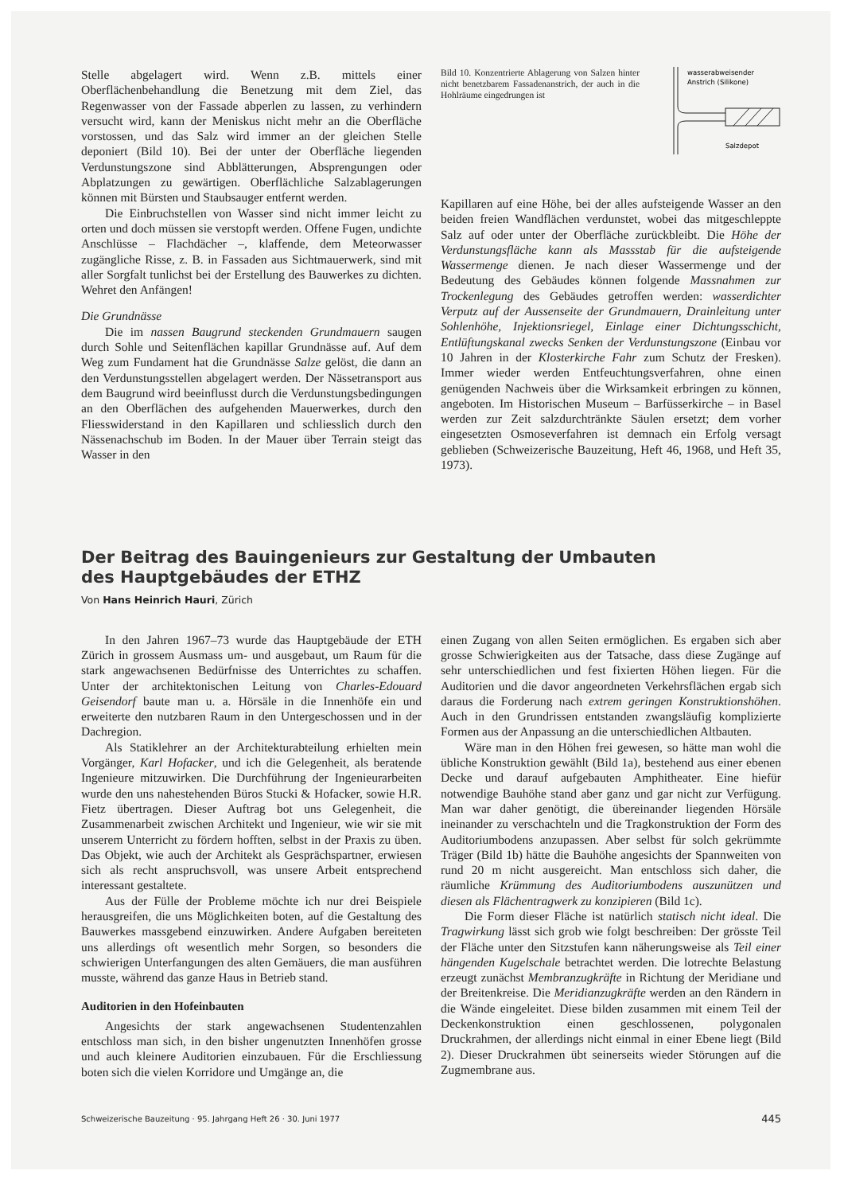Stelle abgelagert wird. Wenn z.B. mittels einer Oberflächenbehandlung die Benetzung mit dem Ziel, das Regenwasser von der Fassade abperlen zu lassen, zu verhindern versucht wird, kann der Meniskus nicht mehr an die Oberfläche vorstossen, und das Salz wird immer an der gleichen Stelle deponiert (Bild 10). Bei der unter der Oberfläche liegenden Verdunstungszone sind Abblätterungen, Absprengungen oder Abplatzungen zu gewärtigen. Oberflächliche Salzablagerungen können mit Bürsten und Staubsauger entfernt werden.
Die Einbruchstellen von Wasser sind nicht immer leicht zu orten und doch müssen sie verstopft werden. Offene Fugen, undichte Anschlüsse – Flachdächer –, klaffende, dem Meteorwasser zugängliche Risse, z. B. in Fassaden aus Sichtmauerwerk, sind mit aller Sorgfalt tunlichst bei der Erstellung des Bauwerkes zu dichten. Wehret den Anfängen!
Die Grundnässe
Die im nassen Baugrund steckenden Grundmauern saugen durch Sohle und Seitenflächen kapillar Grundnässe auf. Auf dem Weg zum Fundament hat die Grundnässe Salze gelöst, die dann an den Verdunstungsstellen abgelagert werden. Der Nässetransport aus dem Baugrund wird beeinflusst durch die Verdunstungsbedingungen an den Oberflächen des aufgehenden Mauerwerkes, durch den Fliesswiderstand in den Kapillaren und schliesslich durch den Nässenachschub im Boden. In der Mauer über Terrain steigt das Wasser in den
Bild 10. Konzentrierte Ablagerung von Salzen hinter nicht benetzbarem Fassadenanstrich, der auch in die Hohlräume eingedrungen ist
wasserabweisender
Anstrich (Silikone)
Salzdepot
Kapillaren auf eine Höhe, bei der alles aufsteigende Wasser an den beiden freien Wandflächen verdunstet, wobei das mitgeschleppte Salz auf oder unter der Oberfläche zurückbleibt. Die Höhe der Verdunstungsfläche kann als Massstab für die aufsteigende Wassermenge dienen. Je nach dieser Wassermenge und der Bedeutung des Gebäudes können folgende Massnahmen zur Trockenlegung des Gebäudes getroffen werden: wasserdichter Verputz auf der Aussenseite der Grundmauern, Drainleitung unter Sohlenhöhe, Injektionsriegel, Einlage einer Dichtungsschicht, Entlüftungskanal zwecks Senken der Verdunstungszone (Einbau vor 10 Jahren in der Klosterkirche Fahr zum Schutz der Fresken). Immer wieder werden Entfeuchtungsverfahren, ohne einen genügenden Nachweis über die Wirksamkeit erbringen zu können, angeboten. Im Historischen Museum – Barfüsserkirche – in Basel werden zur Zeit salzdurchtränkte Säulen ersetzt; dem vorher eingesetzten Osmoseverfahren ist demnach ein Erfolg versagt geblieben (Schweizerische Bauzeitung, Heft 46, 1968, und Heft 35, 1973).
Der Beitrag des Bauingenieurs zur Gestaltung der Umbauten
des Hauptgebäudes der ETHZ
Von Hans Heinrich Hauri, Zürich
In den Jahren 1967–73 wurde das Hauptgebäude der ETH Zürich in grossem Ausmass um- und ausgebaut, um Raum für die stark angewachsenen Bedürfnisse des Unterrichtes zu schaffen. Unter der architektonischen Leitung von Charles-Edouard Geisendorf baute man u. a. Hörsäle in die Innenhöfe ein und erweiterte den nutzbaren Raum in den Untergeschossen und in der Dachregion.
Als Statiklehrer an der Architekturabteilung erhielten mein Vorgänger, Karl Hofacker, und ich die Gelegenheit, als beratende Ingenieure mitzuwirken. Die Durchführung der Ingenieurarbeiten wurde den uns nahestehenden Büros Stucki & Hofacker, sowie H.R. Fietz übertragen. Dieser Auftrag bot uns Gelegenheit, die Zusammenarbeit zwischen Architekt und Ingenieur, wie wir sie mit unserem Unterricht zu fördern hofften, selbst in der Praxis zu üben. Das Objekt, wie auch der Architekt als Gesprächspartner, erwiesen sich als recht anspruchsvoll, was unsere Arbeit entsprechend interessant gestaltete.
Aus der Fülle der Probleme möchte ich nur drei Beispiele herausgreifen, die uns Möglichkeiten boten, auf die Gestaltung des Bauwerkes massgebend einzuwirken. Andere Aufgaben bereiteten uns allerdings oft wesentlich mehr Sorgen, so besonders die schwierigen Unterfangungen des alten Gemäuers, die man ausführen musste, während das ganze Haus in Betrieb stand.
Auditorien in den Hofeinbauten
Angesichts der stark angewachsenen Studentenzahlen entschloss man sich, in den bisher ungenutzten Innenhöfen grosse und auch kleinere Auditorien einzubauen. Für die Erschliessung boten sich die vielen Korridore und Umgänge an, die
einen Zugang von allen Seiten ermöglichen. Es ergaben sich aber grosse Schwierigkeiten aus der Tatsache, dass diese Zugänge auf sehr unterschiedlichen und fest fixierten Höhen liegen. Für die Auditorien und die davor angeordneten Verkehrsflächen ergab sich daraus die Forderung nach extrem geringen Konstruktionshöhen. Auch in den Grundrissen entstanden zwangsläufig komplizierte Formen aus der Anpassung an die unterschiedlichen Altbauten.
Wäre man in den Höhen frei gewesen, so hätte man wohl die übliche Konstruktion gewählt (Bild 1a), bestehend aus einer ebenen Decke und darauf aufgebauten Amphitheater. Eine hiefür notwendige Bauhöhe stand aber ganz und gar nicht zur Verfügung. Man war daher genötigt, die übereinander liegenden Hörsäle ineinander zu verschachteln und die Tragkonstruktion der Form des Auditoriumbodens anzupassen. Aber selbst für solch gekrümmte Träger (Bild 1b) hätte die Bauhöhe angesichts der Spannweiten von rund 20 m nicht ausgereicht. Man entschloss sich daher, die räumliche Krümmung des Auditoriumbodens auszunützen und diesen als Flächentragwerk zu konzipieren (Bild 1c).
Die Form dieser Fläche ist natürlich statisch nicht ideal. Die Tragwirkung lässt sich grob wie folgt beschreiben: Der grösste Teil der Fläche unter den Sitzstufen kann näherungsweise als Teil einer hängenden Kugelschale betrachtet werden. Die lotrechte Belastung erzeugt zunächst Membranzugkräfte in Richtung der Meridiane und der Breitenkreise. Die Meridianzugkräfte werden an den Rändern in die Wände eingeleitet. Diese bilden zusammen mit einem Teil der Deckenkonstruktion einen geschlossenen, polygonalen Druckrahmen, der allerdings nicht einmal in einer Ebene liegt (Bild 2). Dieser Druckrahmen übt seinerseits wieder Störungen auf die Zugmembrane aus.
Schweizerische Bauzeitung · 95. Jahrgang Heft 26 · 30. Juni 1977 445